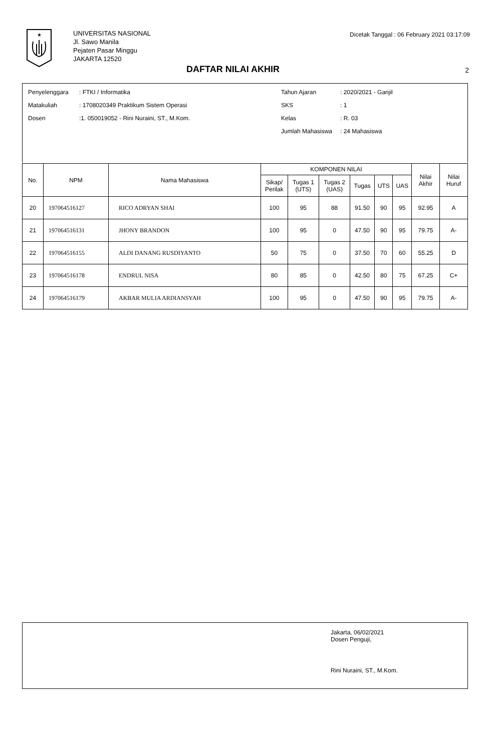★
UNIVERSITAS NASIONAL
Jl. Sawo Manila
Pejaten Pasar Minggu
JAKARTA 12520
Dicetak Tanggal : 06 February 2021 03:17:09
DAFTAR NILAI AKHIR 2
| Penyelenggara | : FTKI / Informatika |
| Matakuliah | : 1708020349 Praktikum Sistem Operasi |
| Dosen | :1. 050019052 - Rini Nuraini, ST., M.Kom. |
| Tahun Ajaran | : 2020/2021 - Ganjil |
| SKS | : 1 |
| Kelas | : R. 03 |
| Jumlah Mahasiswa | : 24 Mahasiswa |
| No. | NPM | Nama Mahasiswa | KOMPONEN NILAI | | | | | | Nilai Akhir | Nilai Huruf |
| --- | --- | --- | --- | --- | --- | --- | --- | --- | --- | --- |
| | | | Sikap/ Perilak | Tugas 1 (UTS) | Tugas 2 (UAS) | Tugas | UTS | UAS | | |
| 20 | 197064516127 | RICO ADRYAN SHAI | 100 | 95 | 88 | 91.50 | 90 | 95 | 92.95 | A |
| 21 | 197064516131 | JHONY BRANDON | 100 | 95 | 0 | 47.50 | 90 | 95 | 79.75 | A- |
| 22 | 197064516155 | ALDI DANANG RUSDIYANTO | 50 | 75 | 0 | 37.50 | 70 | 60 | 55.25 | D |
| 23 | 197064516178 | ENDRUL NISA | 80 | 85 | 0 | 42.50 | 80 | 75 | 67.25 | C+ |
| 24 | 197064516179 | AKBAR MULIA ARDIANSYAH | 100 | 95 | 0 | 47.50 | 90 | 95 | 79.75 | A- |
Jakarta, 06/02/2021
Dosen Penguji,
Rini Nuraini, ST., M.Kom.